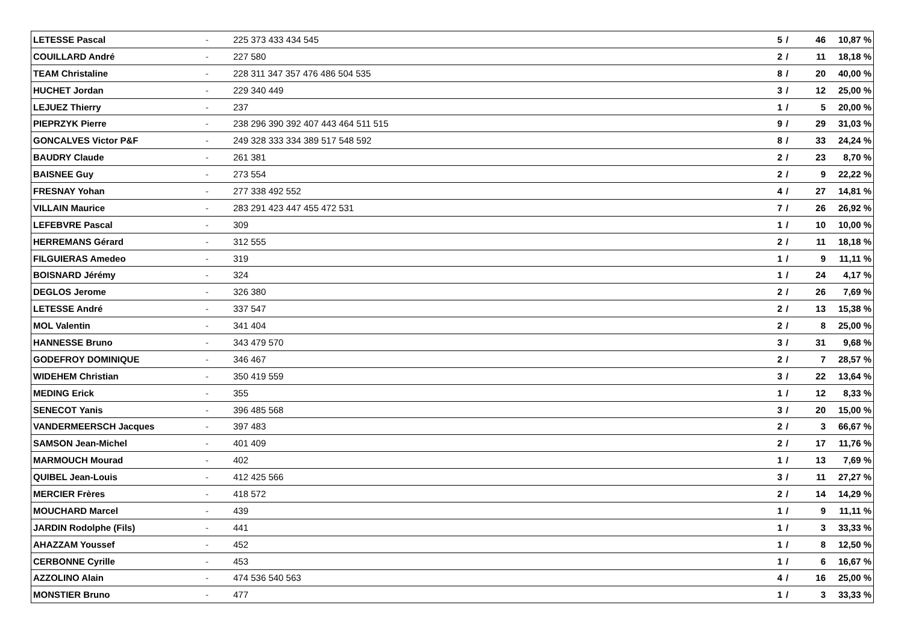| LETESSE Pascal | - | 225 373 433 434 545 | 5 | / | 46 | 10,87 % |
| COUILLARD André | - | 227 580 | 2 | / | 11 | 18,18 % |
| TEAM Christaline | - | 228 311 347 357 476 486 504 535 | 8 | / | 20 | 40,00 % |
| HUCHET Jordan | - | 229 340 449 | 3 | / | 12 | 25,00 % |
| LEJUEZ Thierry | - | 237 | 1 | / | 5 | 20,00 % |
| PIEPRZYK Pierre | - | 238 296 390 392 407 443 464 511 515 | 9 | / | 29 | 31,03 % |
| GONCALVES Victor P&F | - | 249 328 333 334 389 517 548 592 | 8 | / | 33 | 24,24 % |
| BAUDRY Claude | - | 261 381 | 2 | / | 23 | 8,70 % |
| BAISNEE Guy | - | 273 554 | 2 | / | 9 | 22,22 % |
| FRESNAY Yohan | - | 277 338 492 552 | 4 | / | 27 | 14,81 % |
| VILLAIN Maurice | - | 283 291 423 447 455 472 531 | 7 | / | 26 | 26,92 % |
| LEFEBVRE Pascal | - | 309 | 1 | / | 10 | 10,00 % |
| HERREMANS Gérard | - | 312 555 | 2 | / | 11 | 18,18 % |
| FILGUIERAS Amedeo | - | 319 | 1 | / | 9 | 11,11 % |
| BOISNARD Jérémy | - | 324 | 1 | / | 24 | 4,17 % |
| DEGLOS Jerome | - | 326 380 | 2 | / | 26 | 7,69 % |
| LETESSE André | - | 337 547 | 2 | / | 13 | 15,38 % |
| MOL Valentin | - | 341 404 | 2 | / | 8 | 25,00 % |
| HANNESSE Bruno | - | 343 479 570 | 3 | / | 31 | 9,68 % |
| GODEFROY DOMINIQUE | - | 346 467 | 2 | / | 7 | 28,57 % |
| WIDEHEM Christian | - | 350 419 559 | 3 | / | 22 | 13,64 % |
| MEDING Erick | - | 355 | 1 | / | 12 | 8,33 % |
| SENECOT Yanis | - | 396 485 568 | 3 | / | 20 | 15,00 % |
| VANDERMEERSCH Jacques | - | 397 483 | 2 | / | 3 | 66,67 % |
| SAMSON Jean-Michel | - | 401 409 | 2 | / | 17 | 11,76 % |
| MARMOUCH Mourad | - | 402 | 1 | / | 13 | 7,69 % |
| QUIBEL Jean-Louis | - | 412 425 566 | 3 | / | 11 | 27,27 % |
| MERCIER Frères | - | 418 572 | 2 | / | 14 | 14,29 % |
| MOUCHARD Marcel | - | 439 | 1 | / | 9 | 11,11 % |
| JARDIN Rodolphe (Fils) | - | 441 | 1 | / | 3 | 33,33 % |
| AHAZZAM Youssef | - | 452 | 1 | / | 8 | 12,50 % |
| CERBONNE Cyrille | - | 453 | 1 | / | 6 | 16,67 % |
| AZZOLINO Alain | - | 474 536 540 563 | 4 | / | 16 | 25,00 % |
| MONSTIER Bruno | - | 477 | 1 | / | 3 | 33,33 % |